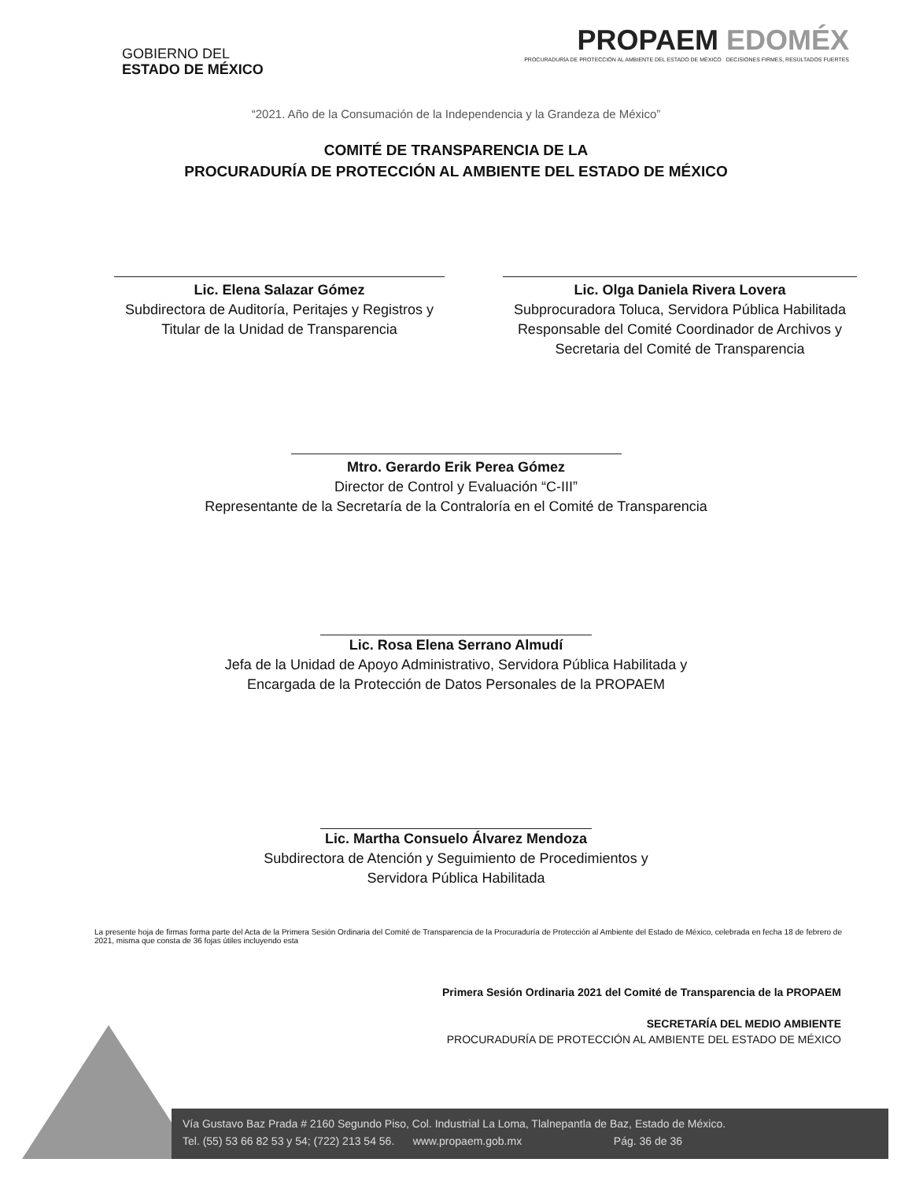GOBIERNO DEL
ESTADO DE MÉXICO
PROPAEM EDOMÉX
PROCURADURÍA DE PROTECCIÓN AL AMBIENTE DEL ESTADO DE MÉXICO DECISIONES FIRMES, RESULTADOS FUERTES
“2021. Año de la Consumación de la Independencia y la Grandeza de México”
COMITÉ DE TRANSPARENCIA DE LA
PROCURADURÍA DE PROTECCIÓN AL AMBIENTE DEL ESTADO DE MÉXICO
Lic. Elena Salazar Gómez
Subdirectora de Auditoría, Peritajes y Registros y Titular de la Unidad de Transparencia
Lic. Olga Daniela Rivera Lovera
Subprocuradora Toluca, Servidora Pública Habilitada Responsable del Comité Coordinador de Archivos y Secretaria del Comité de Transparencia
Mtro. Gerardo Erik Perea Gómez
Director de Control y Evaluación “C-III”
Representante de la Secretaría de la Contraloría en el Comité de Transparencia
Lic. Rosa Elena Serrano Almudí
Jefa de la Unidad de Apoyo Administrativo, Servidora Pública Habilitada y
Encargada de la Protección de Datos Personales de la PROPAEM
Lic. Martha Consuelo Álvarez Mendoza
Subdirectora de Atención y Seguimiento de Procedimientos y
Servidora Pública Habilitada
La presente hoja de firmas forma parte del Acta de la Primera Sesión Ordinaria del Comité de Transparencia de la Procuraduría de Protección al Ambiente del Estado de México, celebrada en fecha 18 de febrero de 2021, misma que consta de 36 fojas útiles incluyendo esta
Primera Sesión Ordinaria 2021 del Comité de Transparencia de la PROPAEM
SECRETARÍA DEL MEDIO AMBIENTE
PROCURADURÍA DE PROTECCIÓN AL AMBIENTE DEL ESTADO DE MÉXICO
Vía Gustavo Baz Prada # 2160 Segundo Piso, Col. Industrial La Loma, Tlalnepantla de Baz, Estado de México.
Tel. (55) 53 66 82 53 y 54; (722) 213 54 56. www.propaem.gob.mx Pág. 36 de 36